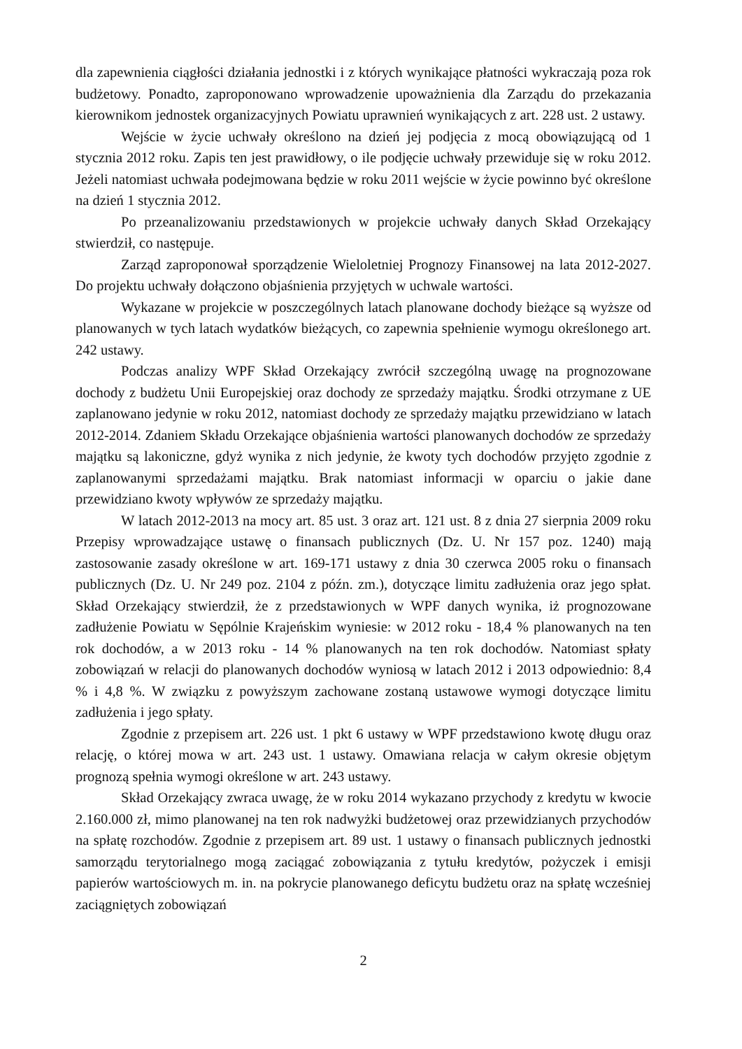dla zapewnienia ciągłości działania jednostki i z których wynikające płatności wykraczają poza rok budżetowy. Ponadto, zaproponowano wprowadzenie upoważnienia dla Zarządu do przekazania kierownikom jednostek organizacyjnych Powiatu uprawnień wynikających z art. 228 ust. 2 ustawy.
Wejście w życie uchwały określono na dzień jej podjęcia z mocą obowiązującą od 1 stycznia 2012 roku. Zapis ten jest prawidłowy, o ile podjęcie uchwały przewiduje się w roku 2012. Jeżeli natomiast uchwała podejmowana będzie w roku 2011 wejście w życie powinno być określone na dzień 1 stycznia 2012.
Po przeanalizowaniu przedstawionych w projekcie uchwały danych Skład Orzekający stwierdził, co następuje.
Zarząd zaproponował sporządzenie Wieloletniej Prognozy Finansowej na lata 2012-2027. Do projektu uchwały dołączono objaśnienia przyjętych w uchwale wartości.
Wykazane w projekcie w poszczególnych latach planowane dochody bieżące są wyższe od planowanych w tych latach wydatków bieżących, co zapewnia spełnienie wymogu określonego art. 242 ustawy.
Podczas analizy WPF Skład Orzekający zwrócił szczególną uwagę na prognozowane dochody z budżetu Unii Europejskiej oraz dochody ze sprzedaży majątku. Środki otrzymane z UE zaplanowano jedynie w roku 2012, natomiast dochody ze sprzedaży majątku przewidziano w latach 2012-2014. Zdaniem Składu Orzekające objaśnienia wartości planowanych dochodów ze sprzedaży majątku są lakoniczne, gdyż wynika z nich jedynie, że kwoty tych dochodów przyjęto zgodnie z zaplanowanymi sprzedażami majątku. Brak natomiast informacji w oparciu o jakie dane przewidziano kwoty wpływów ze sprzedaży majątku.
W latach 2012-2013 na mocy art. 85 ust. 3 oraz art. 121 ust. 8 z dnia 27 sierpnia 2009 roku Przepisy wprowadzające ustawę o finansach publicznych (Dz. U. Nr 157 poz. 1240) mają zastosowanie zasady określone w art. 169-171 ustawy z dnia 30 czerwca 2005 roku o finansach publicznych (Dz. U. Nr 249 poz. 2104 z późn. zm.), dotyczące limitu zadłużenia oraz jego spłat. Skład Orzekający stwierdził, że z przedstawionych w WPF danych wynika, iż prognozowane zadłużenie Powiatu w Sępólnie Krajeńskim wyniesie: w 2012 roku - 18,4 % planowanych na ten rok dochodów, a w 2013 roku - 14 % planowanych na ten rok dochodów. Natomiast spłaty zobowiązań w relacji do planowanych dochodów wyniosą w latach 2012 i 2013 odpowiednio: 8,4 % i 4,8 %. W związku z powyższym zachowane zostaną ustawowe wymogi dotyczące limitu zadłużenia i jego spłaty.
Zgodnie z przepisem art. 226 ust. 1 pkt 6 ustawy w WPF przedstawiono kwotę długu oraz relację, o której mowa w art. 243 ust. 1 ustawy. Omawiana relacja w całym okresie objętym prognozą spełnia wymogi określone w art. 243 ustawy.
Skład Orzekający zwraca uwagę, że w roku 2014 wykazano przychody z kredytu w kwocie 2.160.000 zł, mimo planowanej na ten rok nadwyżki budżetowej oraz przewidzianych przychodów na spłatę rozchodów. Zgodnie z przepisem art. 89 ust. 1 ustawy o finansach publicznych jednostki samorządu terytorialnego mogą zaciągać zobowiązania z tytułu kredytów, pożyczek i emisji papierów wartościowych m. in. na pokrycie planowanego deficytu budżetu oraz na spłatę wcześniej zaciągniętych zobowiązań
2